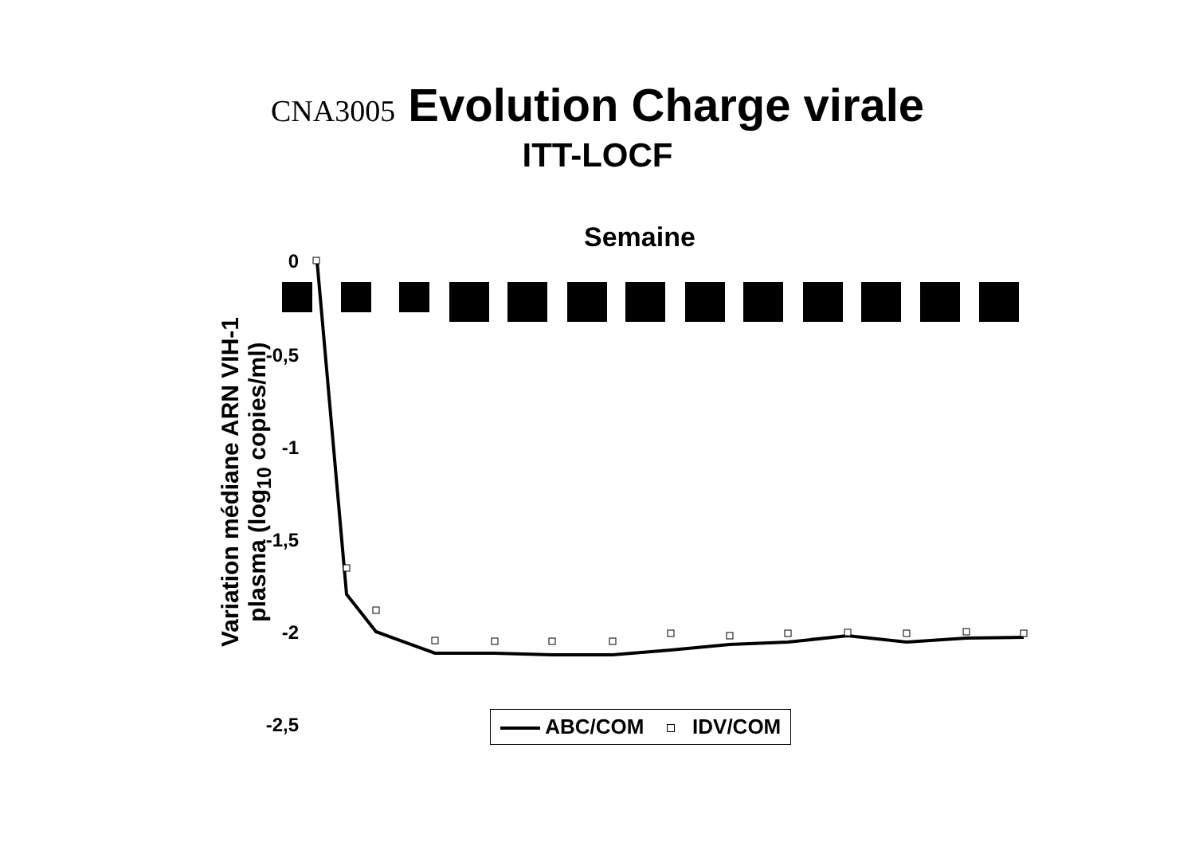CNA3005 Evolution Charge virale
ITT-LOCF
Semaine
0
-0,5
-1
-1,5
-2
-2,5
Variation médiane ARN VIH-1
plasma (log<sub>10</sub> copies/ml)
ABC/COM IDV/COM